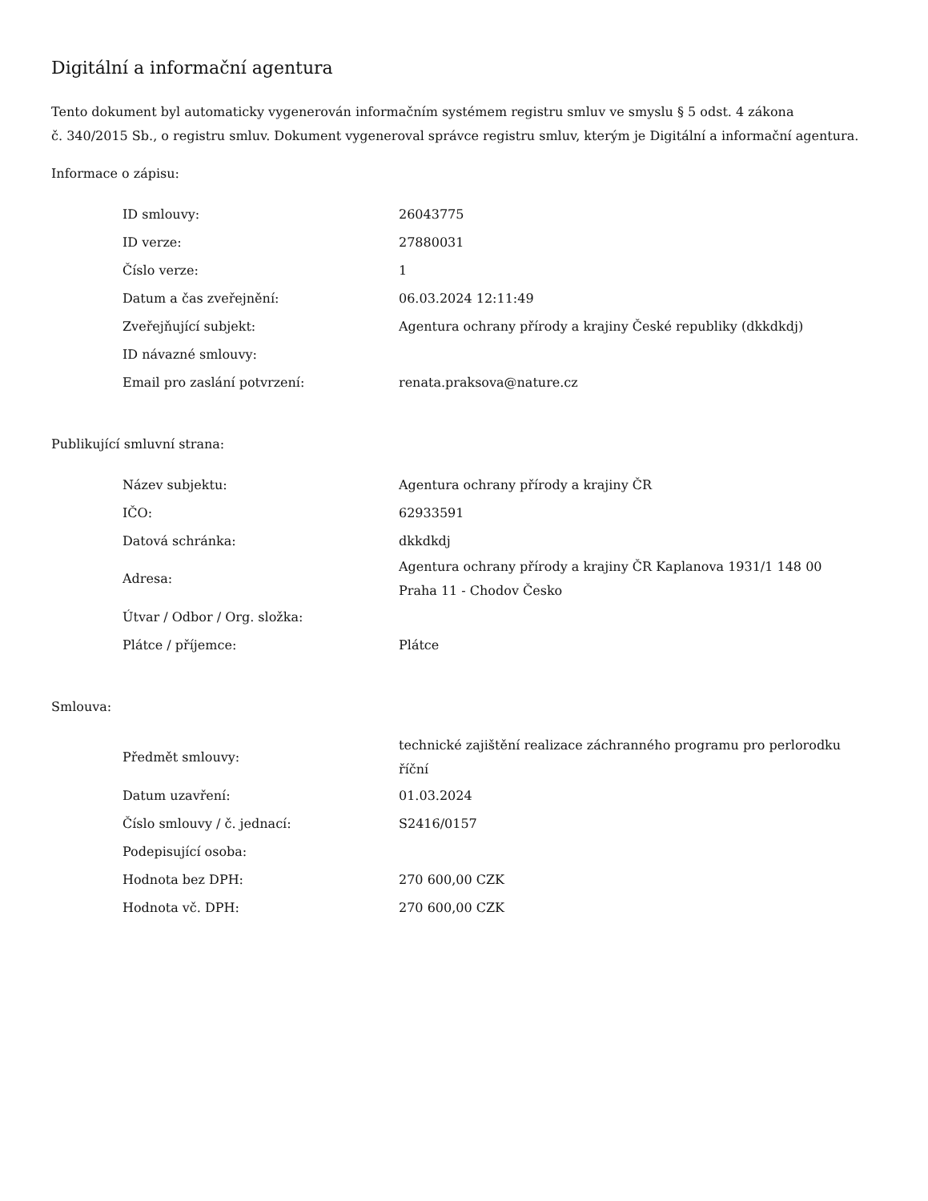Digitální a informační agentura
Tento dokument byl automaticky vygenerován informačním systémem registru smluv ve smyslu § 5 odst. 4 zákona
č. 340/2015 Sb., o registru smluv. Dokument vygeneroval správce registru smluv, kterým je Digitální a informační agentura.
Informace o zápisu:
| ID smlouvy: | 26043775 |
| ID verze: | 27880031 |
| Číslo verze: | 1 |
| Datum a čas zveřejnění: | 06.03.2024 12:11:49 |
| Zveřejňující subjekt: | Agentura ochrany přírody a krajiny České republiky (dkkdkdj) |
| ID návazné smlouvy: | |
| Email pro zaslání potvrzení: | renata.praksova@nature.cz |
Publikující smluvní strana:
| Název subjektu: | Agentura ochrany přírody a krajiny ČR |
| IČO: | 62933591 |
| Datová schránka: | dkkdkdj |
| Adresa: | Agentura ochrany přírody a krajiny ČR Kaplanova 1931/1 148 00 Praha 11 - Chodov Česko |
| Útvar / Odbor / Org. složka: | |
| Plátce / příjemce: | Plátce |
Smlouva:
| Předmět smlouvy: | technické zajištění realizace záchranného programu pro perlorodku říční |
| Datum uzavření: | 01.03.2024 |
| Číslo smlouvy / č. jednací: | S2416/0157 |
| Podepisující osoba: | |
| Hodnota bez DPH: | 270 600,00 CZK |
| Hodnota vč. DPH: | 270 600,00 CZK |